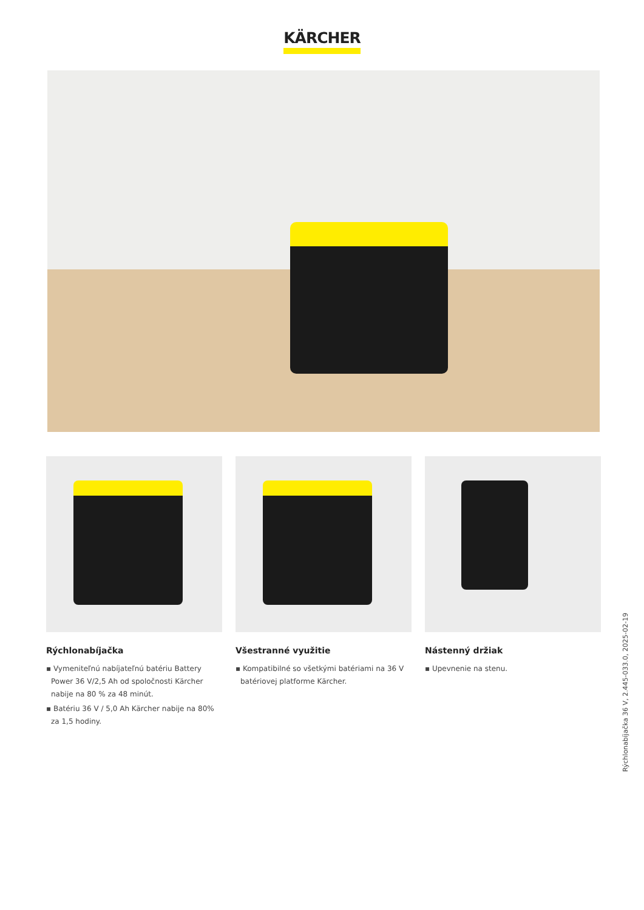KÄRCHER
Rýchlonabíjačka
▪ Vymeniteľnú nabíjateľnú batériu Battery Power 36 V/2,5 Ah od spoločnosti Kärcher nabije na 80 % za 48 minút.
▪ Batériu 36 V / 5,0 Ah Kärcher nabije na 80% za 1,5 hodiny.
Všestranné využitie
▪ Kompatibilné so všetkými batériami na 36 V batériovej platforme Kärcher.
Nástenný držiak
▪ Upevnenie na stenu.
Rýchlonabíjačka 36 V, 2.445-033.0, 2025-02-19